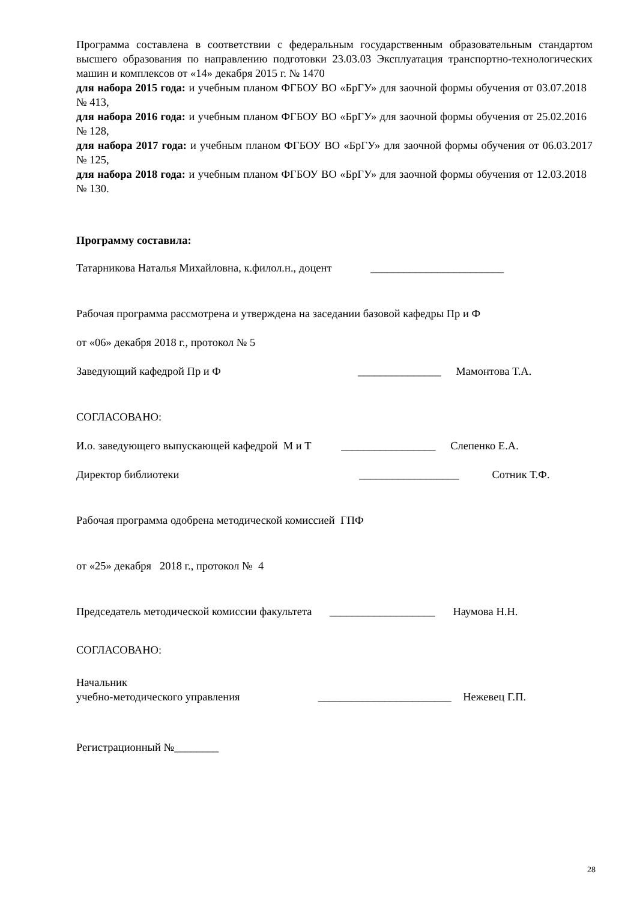Программа составлена в соответствии с федеральным государственным образовательным стандартом высшего образования по направлению подготовки 23.03.03 Эксплуатация транспортно-технологических машин и комплексов от «14» декабря 2015 г. № 1470
для набора 2015 года: и учебным планом ФГБОУ ВО «БрГУ» для заочной формы обучения от 03.07.2018 № 413,
для набора 2016 года: и учебным планом ФГБОУ ВО «БрГУ» для заочной формы обучения от 25.02.2016 № 128,
для набора 2017 года: и учебным планом ФГБОУ ВО «БрГУ» для заочной формы обучения от 06.03.2017 № 125,
для набора 2018 года: и учебным планом ФГБОУ ВО «БрГУ» для заочной формы обучения от 12.03.2018 № 130.
Программу составила:
Татарникова Наталья Михайловна, к.филол.н., доцент ________________________
Рабочая программа рассмотрена и утверждена на заседании базовой кафедры Пр и Ф
от «06» декабря 2018 г., протокол № 5
Заведующий кафедрой Пр и Ф _______________ Мамонтова Т.А.
СОГЛАСОВАНО:
И.о. заведующего выпускающей кафедрой М и Т _________________ Слепенко Е.А.
Директор библиотеки __________________ Сотник Т.Ф.
Рабочая программа одобрена методической комиссией ГПФ
от «25» декабря 2018 г., протокол № 4
Председатель методической комиссии факультета ___________________ Наумова Н.Н.
СОГЛАСОВАНО:
Начальник
учебно-методического управления ________________________ Нежевец Г.П.
Регистрационный №________
28